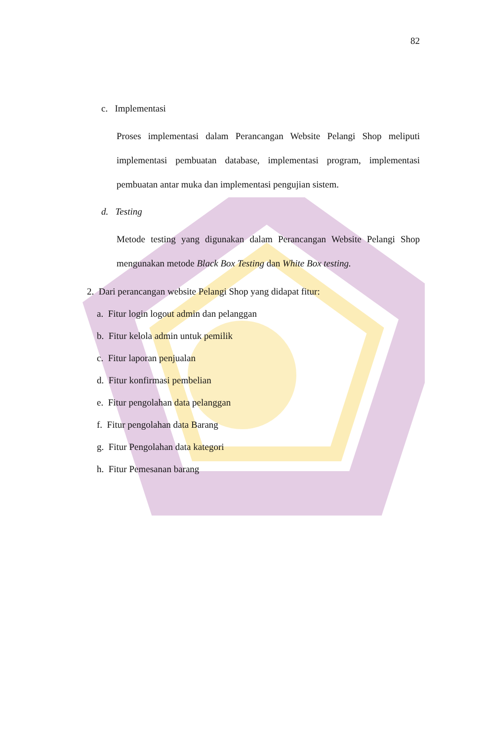82
c. Implementasi
Proses implementasi dalam Perancangan Website Pelangi Shop meliputi implementasi pembuatan database, implementasi program, implementasi pembuatan antar muka dan implementasi pengujian sistem.
d. Testing
Metode testing yang digunakan dalam Perancangan Website Pelangi Shop mengunakan metode Black Box Testing dan White Box testing.
2. Dari perancangan website Pelangi Shop yang didapat fitur:
a. Fitur login logout admin dan pelanggan
b. Fitur kelola admin untuk pemilik
c. Fitur laporan penjualan
d. Fitur konfirmasi pembelian
e. Fitur pengolahan data pelanggan
f. Fitur pengolahan data Barang
g. Fitur Pengolahan data kategori
h. Fitur Pemesanan barang